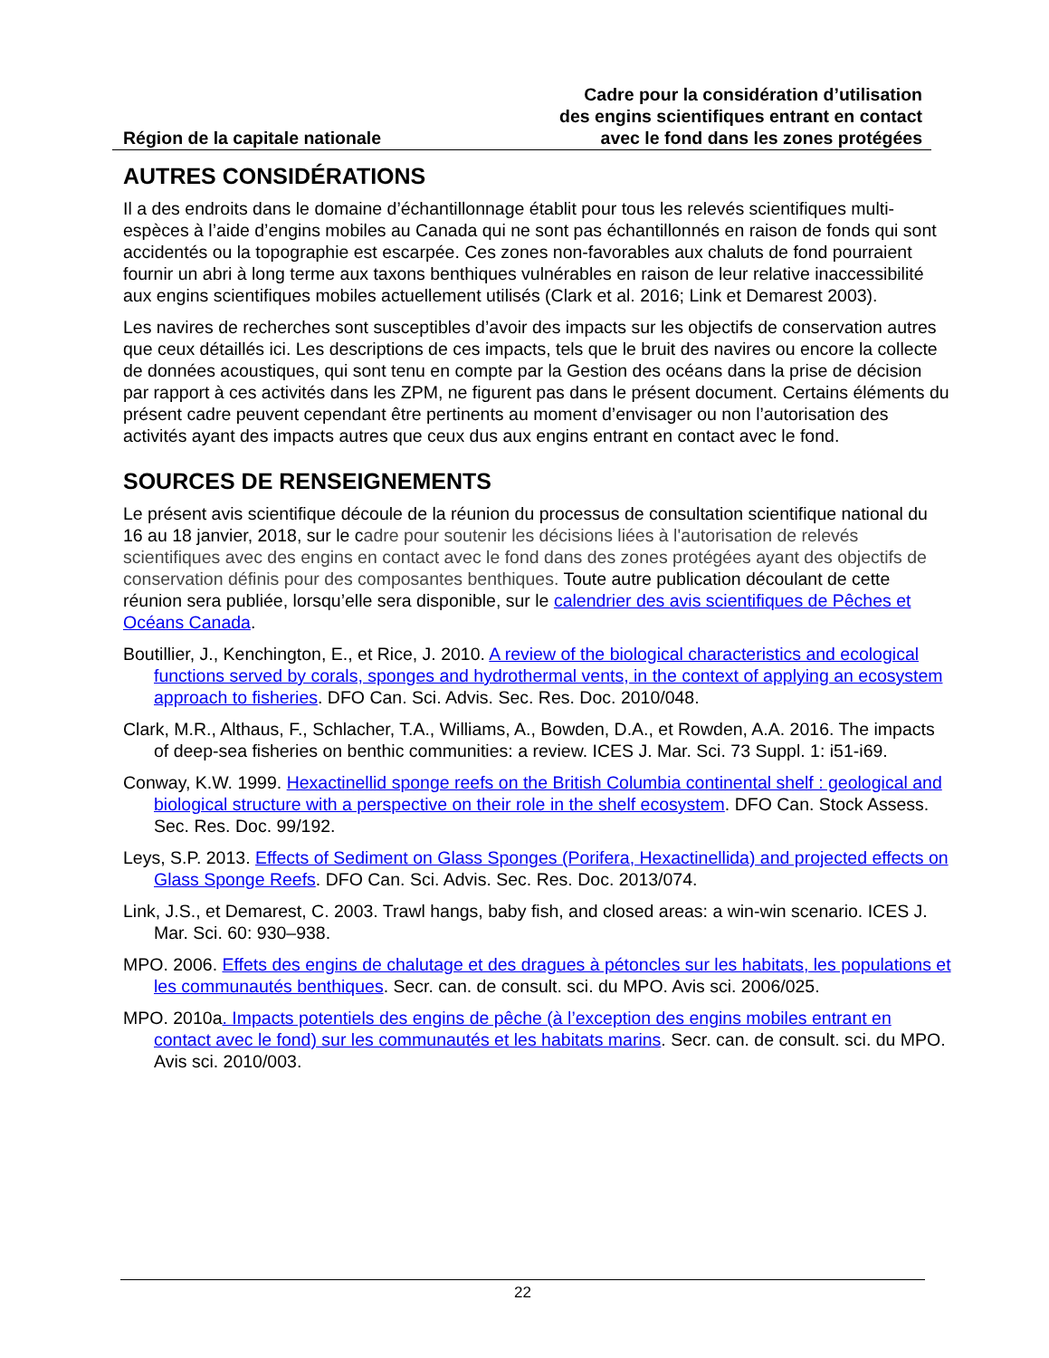Région de la capitale nationale
Cadre pour la considération d’utilisation
des engins scientifiques entrant en contact
avec le fond dans les zones protégées
AUTRES CONSIDÉRATIONS
Il a des endroits dans le domaine d’échantillonnage établit pour tous les relevés scientifiques multi-espèces à l’aide d’engins mobiles au Canada qui ne sont pas échantillonnés en raison de fonds qui sont accidentés ou la topographie est escarpée. Ces zones non-favorables aux chaluts de fond pourraient fournir un abri à long terme aux taxons benthiques vulnérables en raison de leur relative inaccessibilité aux engins scientifiques mobiles actuellement utilisés (Clark et al. 2016; Link et Demarest 2003).
Les navires de recherches sont susceptibles d’avoir des impacts sur les objectifs de conservation autres que ceux détaillés ici. Les descriptions de ces impacts, tels que le bruit des navires ou encore la collecte de données acoustiques, qui sont tenu en compte par la Gestion des océans dans la prise de décision par rapport à ces activités dans les ZPM, ne figurent pas dans le présent document. Certains éléments du présent cadre peuvent cependant être pertinents au moment d’envisager ou non l’autorisation des activités ayant des impacts autres que ceux dus aux engins entrant en contact avec le fond.
SOURCES DE RENSEIGNEMENTS
Le présent avis scientifique découle de la réunion du processus de consultation scientifique national du 16 au 18 janvier, 2018, sur le cadre pour soutenir les décisions liées à l'autorisation de relevés scientifiques avec des engins en contact avec le fond dans des zones protégées ayant des objectifs de conservation définis pour des composantes benthiques. Toute autre publication découlant de cette réunion sera publiée, lorsqu’elle sera disponible, sur le calendrier des avis scientifiques de Pêches et Océans Canada.
Boutillier, J., Kenchington, E., et Rice, J. 2010. A review of the biological characteristics and ecological functions served by corals, sponges and hydrothermal vents, in the context of applying an ecosystem approach to fisheries. DFO Can. Sci. Advis. Sec. Res. Doc. 2010/048.
Clark, M.R., Althaus, F., Schlacher, T.A., Williams, A., Bowden, D.A., et Rowden, A.A. 2016. The impacts of deep-sea fisheries on benthic communities: a review. ICES J. Mar. Sci. 73 Suppl. 1: i51-i69.
Conway, K.W. 1999. Hexactinellid sponge reefs on the British Columbia continental shelf : geological and biological structure with a perspective on their role in the shelf ecosystem. DFO Can. Stock Assess. Sec. Res. Doc. 99/192.
Leys, S.P. 2013. Effects of Sediment on Glass Sponges (Porifera, Hexactinellida) and projected effects on Glass Sponge Reefs. DFO Can. Sci. Advis. Sec. Res. Doc. 2013/074.
Link, J.S., et Demarest, C. 2003. Trawl hangs, baby fish, and closed areas: a win-win scenario. ICES J. Mar. Sci. 60: 930–938.
MPO. 2006. Effets des engins de chalutage et des dragues à pétoncles sur les habitats, les populations et les communautés benthiques. Secr. can. de consult. sci. du MPO. Avis sci. 2006/025.
MPO. 2010a. Impacts potentiels des engins de pêche (à l’exception des engins mobiles entrant en contact avec le fond) sur les communautés et les habitats marins. Secr. can. de consult. sci. du MPO. Avis sci. 2010/003.
22